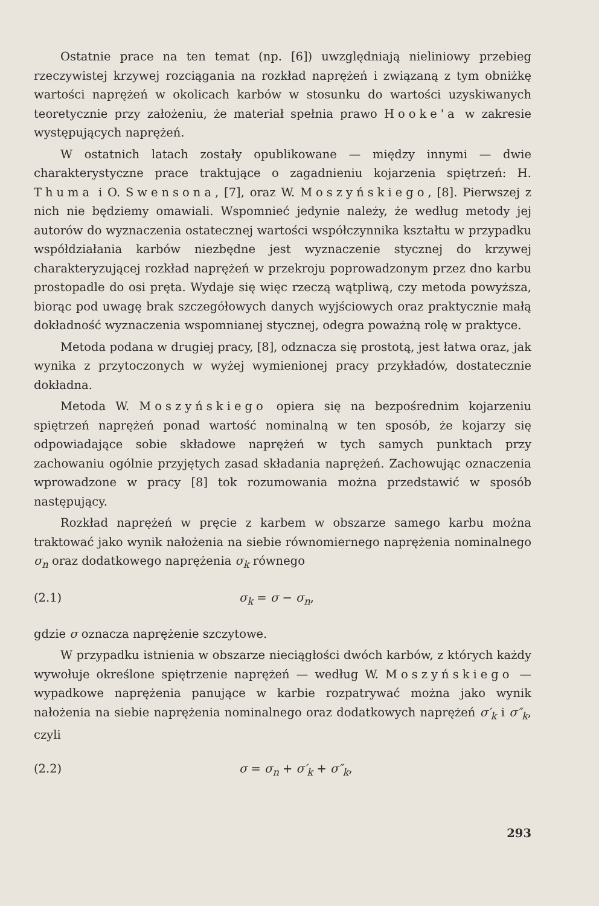Ostatnie prace na ten temat (np. [6]) uwzględniają nieliniowy przebieg rzeczywistej krzywej rozciągania na rozkład naprężeń i związaną z tym obniżkę wartości naprężeń w okolicach karbów w stosunku do wartości uzyskiwanych teoretycznie przy założeniu, że materiał spełnia prawo Hooke'a w zakresie występujących naprężeń.
W ostatnich latach zostały opublikowane — między innymi — dwie charakterystyczne prace traktujące o zagadnieniu kojarzenia spiętrzeń: H. Thuma i O. Swensona, [7], oraz W. Moszyńskiego, [8]. Pierwszej z nich nie będziemy omawiali. Wspomnieć jedynie należy, że według metody jej autorów do wyznaczenia ostatecznej wartości współczynnika kształtu w przypadku współdziałania karbów niezbędne jest wyznaczenie stycznej do krzywej charakteryzującej rozkład naprężeń w przekroju poprowadzonym przez dno karbu prostopadle do osi pręta. Wydaje się więc rzeczą wątpliwą, czy metoda powyższa, biorąc pod uwagę brak szczegółowych danych wyjściowych oraz praktycznie małą dokładność wyznaczenia wspomnianej stycznej, odegra poważną rolę w praktyce.
Metoda podana w drugiej pracy, [8], odznacza się prostotą, jest łatwa oraz, jak wynika z przytoczonych w wyżej wymienionej pracy przykładów, dostatecznie dokładna.
Metoda W. Moszyńskiego opiera się na bezpośrednim kojarzeniu spiętrzeń naprężeń ponad wartość nominalną w ten sposób, że kojarzy się odpowiadające sobie składowe naprężeń w tych samych punktach przy zachowaniu ogólnie przyjętych zasad składania naprężeń. Zachowując oznaczenia wprowadzone w pracy [8] tok rozumowania można przedstawić w sposób następujący.
Rozkład naprężeń w pręcie z karbem w obszarze samego karbu można traktować jako wynik nałożenia na siebie równomiernego naprężenia nominalnego σ<sub>n</sub> oraz dodatkowego naprężenia σ<sub>k</sub> równego
(2.1) σ<sub>k</sub> = σ − σ<sub>n</sub>,
gdzie σ oznacza naprężenie szczytowe.
W przypadku istnienia w obszarze nieciągłości dwóch karbów, z których każdy wywołuje określone spiętrzenie naprężeń — według W. Moszyńskiego — wypadkowe naprężenia panujące w karbie rozpatrywać można jako wynik nałożenia na siebie naprężenia nominalnego oraz dodatkowych naprężeń σ′<sub>k</sub> i σ″<sub>k</sub>, czyli
(2.2) σ = σ<sub>n</sub> + σ′<sub>k</sub> + σ″<sub>k</sub>,
293